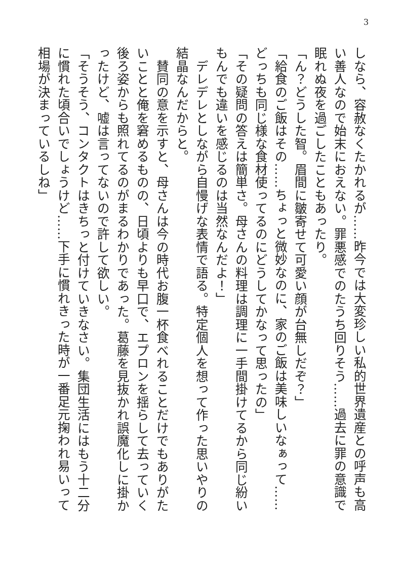3
しなら、容赦なくたかれるが……昨今では大変珍しい私的世界遺産との呼声も高い善人なので始末におえない。罪悪感でのたうち回りそう……過去に罪の意識で眠れぬ夜を過ごしたこともあったり。
「ん？どうした智。眉間に皺寄せて可愛い顔が台無しだぞ？」
「給食のご飯はその……ちょっと微妙なのに、家のご飯は美味しいなぁって……どっちも同じ様な食材使ってるのにどうしてかなって思ったの」
「その疑問の答えは簡単さ。母さんの料理は調理に一手間掛けてるから同じ紛いもんでも違いを感じるのは当然なんだよ！」
　デレデレとしながら自慢げな表情で語る。特定個人を想って作った思いやりの結晶なんだからと。
　賛同の意を示すと、母さんは今の時代お腹一杯食べれることだけでもありがたいことと俺を窘めるものの、日頃よりも早口で、エプロンを揺らして去っていく後ろ姿からも照れてるのがまるわかりであった。葛藤を見抜かれ誤魔化しに掛かったけど、嘘は言ってないので許して欲しい。
「そうそう、コンタクトはきちっと付けていきなさい。集団生活にはもう十二分に慣れた頃合いでしょうけど……下手に慣れきった時が一番足元掬われ易いって相場が決まっているしね」